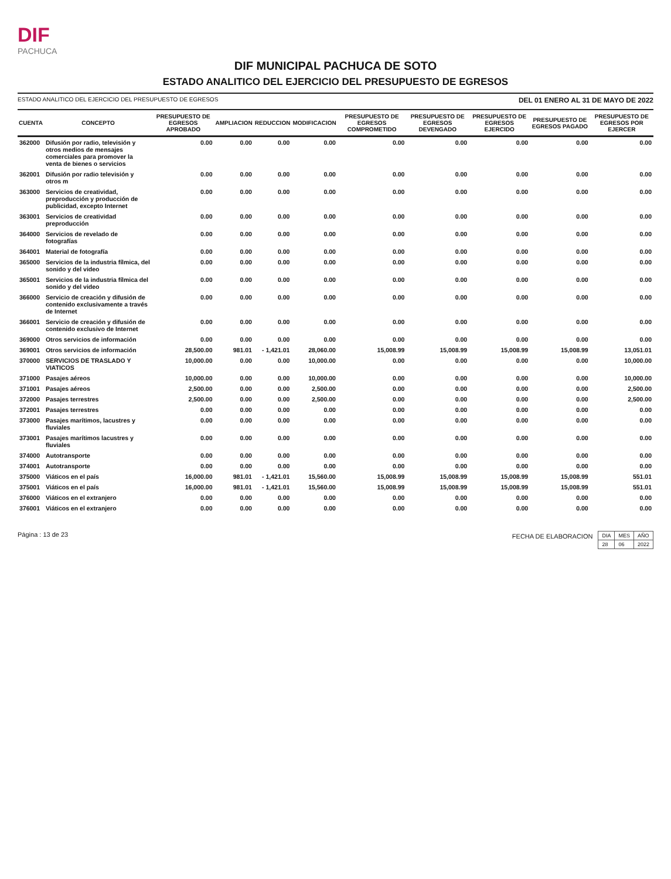DIF
PACHUCA
DIF MUNICIPAL PACHUCA DE SOTO
ESTADO ANALITICO DEL EJERCICIO DEL PRESUPUESTO DE EGRESOS
ESTADO ANALITICO DEL EJERCICIO DEL PRESUPUESTO DE EGRESOS DEL 01 ENERO AL 31 DE MAYO DE 2022
| CUENTA | CONCEPTO | PRESUPUESTO DE EGRESOS APROBADO | AMPLIACION | REDUCCION | MODIFICACION | PRESUPUESTO DE EGRESOS COMPROMETIDO | PRESUPUESTO DE EGRESOS DEVENGADO | PRESUPUESTO DE EGRESOS EJERCIDO | PRESUPUESTO DE EGRESOS PAGADO | PRESUPUESTO DE EGRESOS POR EJERCER |
| --- | --- | --- | --- | --- | --- | --- | --- | --- | --- | --- |
| 362000 | Difusión por radio, televisión y otros medios de mensajes comerciales para promover la venta de bienes o servicios | 0.00 | 0.00 | 0.00 | 0.00 | 0.00 | 0.00 | 0.00 | 0.00 | 0.00 |
| 362001 | Difusión por radio televisión y otros m | 0.00 | 0.00 | 0.00 | 0.00 | 0.00 | 0.00 | 0.00 | 0.00 | 0.00 |
| 363000 | Servicios de creatividad, preproducción y producción de publicidad, excepto Internet | 0.00 | 0.00 | 0.00 | 0.00 | 0.00 | 0.00 | 0.00 | 0.00 | 0.00 |
| 363001 | Servicios de creatividad preproducción | 0.00 | 0.00 | 0.00 | 0.00 | 0.00 | 0.00 | 0.00 | 0.00 | 0.00 |
| 364000 | Servicios de revelado de fotografías | 0.00 | 0.00 | 0.00 | 0.00 | 0.00 | 0.00 | 0.00 | 0.00 | 0.00 |
| 364001 | Material de fotografía | 0.00 | 0.00 | 0.00 | 0.00 | 0.00 | 0.00 | 0.00 | 0.00 | 0.00 |
| 365000 | Servicios de la industria fílmica, del sonido y del video | 0.00 | 0.00 | 0.00 | 0.00 | 0.00 | 0.00 | 0.00 | 0.00 | 0.00 |
| 365001 | Servicios de la industria fílmica del sonido y del video | 0.00 | 0.00 | 0.00 | 0.00 | 0.00 | 0.00 | 0.00 | 0.00 | 0.00 |
| 366000 | Servicio de creación y difusión de contenido exclusivamente a través de Internet | 0.00 | 0.00 | 0.00 | 0.00 | 0.00 | 0.00 | 0.00 | 0.00 | 0.00 |
| 366001 | Servicio de creación y difusión de contenido exclusivo de Internet | 0.00 | 0.00 | 0.00 | 0.00 | 0.00 | 0.00 | 0.00 | 0.00 | 0.00 |
| 369000 | Otros servicios de información | 0.00 | 0.00 | 0.00 | 0.00 | 0.00 | 0.00 | 0.00 | 0.00 | 0.00 |
| 369001 | Otros servicios de información | 28,500.00 | 981.01 | - 1,421.01 | 28,060.00 | 15,008.99 | 15,008.99 | 15,008.99 | 15,008.99 | 13,051.01 |
| 370000 | SERVICIOS DE TRASLADO Y VIATICOS | 10,000.00 | 0.00 | 0.00 | 10,000.00 | 0.00 | 0.00 | 0.00 | 0.00 | 10,000.00 |
| 371000 | Pasajes aéreos | 10,000.00 | 0.00 | 0.00 | 10,000.00 | 0.00 | 0.00 | 0.00 | 0.00 | 10,000.00 |
| 371001 | Pasajes aéreos | 2,500.00 | 0.00 | 0.00 | 2,500.00 | 0.00 | 0.00 | 0.00 | 0.00 | 2,500.00 |
| 372000 | Pasajes terrestres | 2,500.00 | 0.00 | 0.00 | 2,500.00 | 0.00 | 0.00 | 0.00 | 0.00 | 2,500.00 |
| 372001 | Pasajes terrestres | 0.00 | 0.00 | 0.00 | 0.00 | 0.00 | 0.00 | 0.00 | 0.00 | 0.00 |
| 373000 | Pasajes marítimos, lacustres y fluviales | 0.00 | 0.00 | 0.00 | 0.00 | 0.00 | 0.00 | 0.00 | 0.00 | 0.00 |
| 373001 | Pasajes marítimos lacustres y fluviales | 0.00 | 0.00 | 0.00 | 0.00 | 0.00 | 0.00 | 0.00 | 0.00 | 0.00 |
| 374000 | Autotransporte | 0.00 | 0.00 | 0.00 | 0.00 | 0.00 | 0.00 | 0.00 | 0.00 | 0.00 |
| 374001 | Autotransporte | 0.00 | 0.00 | 0.00 | 0.00 | 0.00 | 0.00 | 0.00 | 0.00 | 0.00 |
| 375000 | Viáticos en el país | 16,000.00 | 981.01 | - 1,421.01 | 15,560.00 | 15,008.99 | 15,008.99 | 15,008.99 | 15,008.99 | 551.01 |
| 375001 | Viáticos en el país | 16,000.00 | 981.01 | - 1,421.01 | 15,560.00 | 15,008.99 | 15,008.99 | 15,008.99 | 15,008.99 | 551.01 |
| 376000 | Viáticos en el extranjero | 0.00 | 0.00 | 0.00 | 0.00 | 0.00 | 0.00 | 0.00 | 0.00 | 0.00 |
| 376001 | Viáticos en el extranjero | 0.00 | 0.00 | 0.00 | 0.00 | 0.00 | 0.00 | 0.00 | 0.00 | 0.00 |
Página : 13 de 23 FECHA DE ELABORACION
| DIA | MES | AÑO |
| 28 | 06 | 2022 |